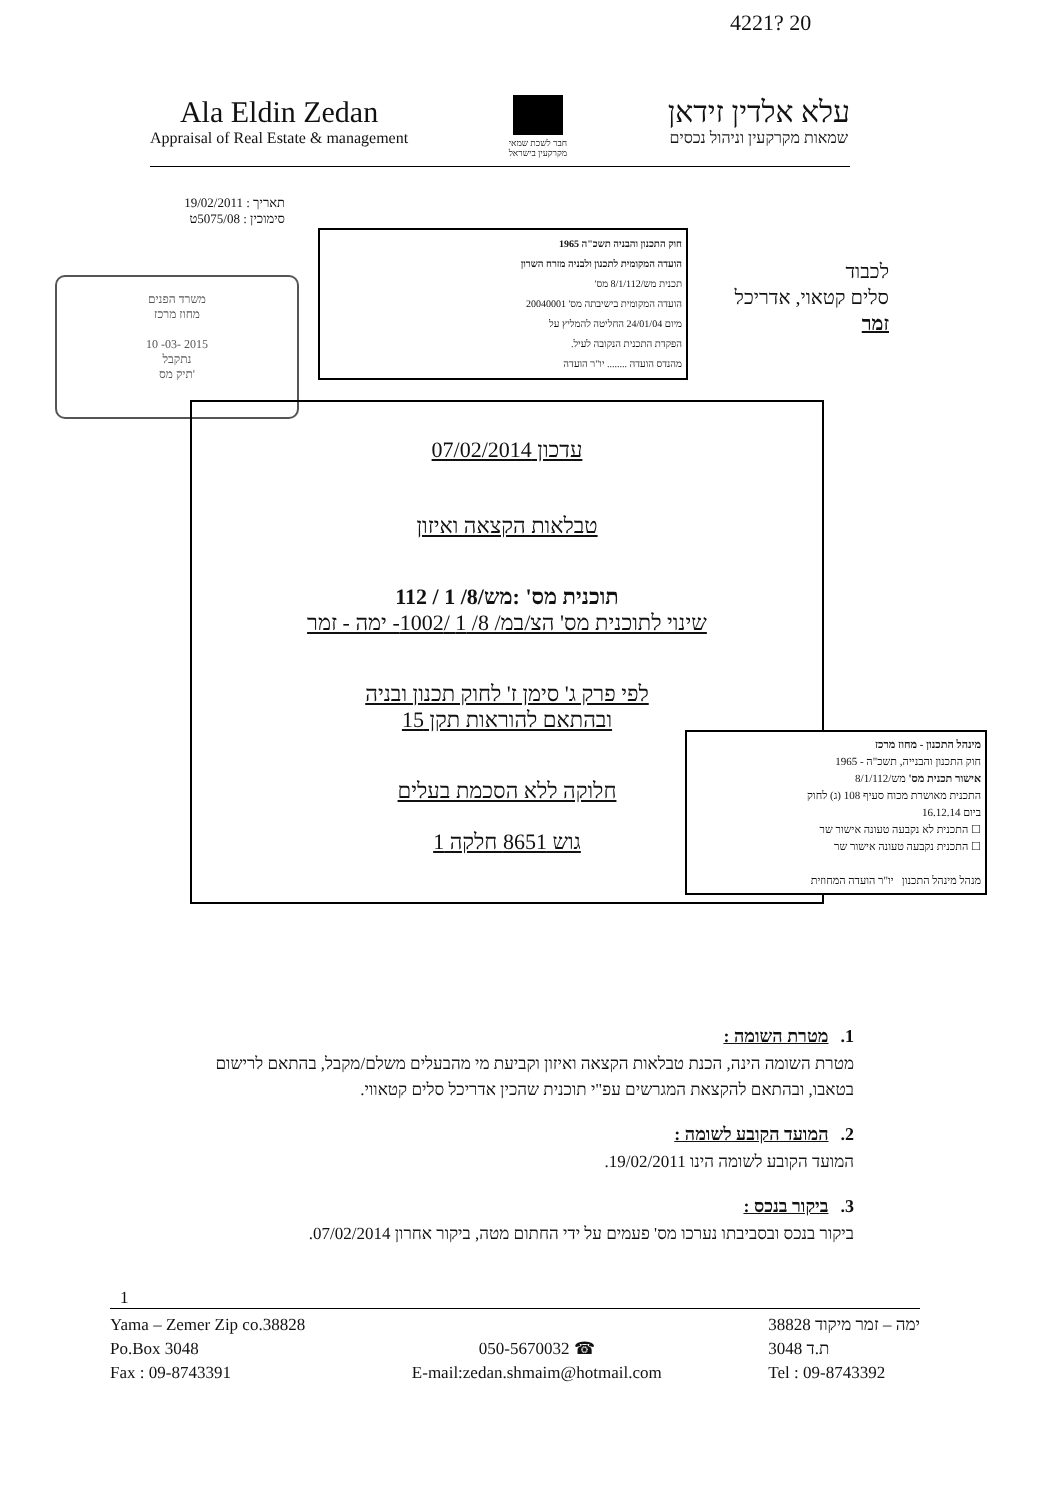4221? 20
Ala Eldin Zedan
Appraisal of Real Estate & management
חבר לשכת שמאי
מקרקעין בישראל
עלא אלדין זידאן
שמאות מקרקעין וניהול נכסים
תאריך : 19/02/2011
סימוכין : 5075/08ט
לכבוד
סלים קטאוי, אדריכל
זמר
חוק התכנון והבניה תשכ"ה 1965
הועדה המקומית לתכנון ולבניה מזרח השרון
תכנית מש/8/1/112 מס'
הועדה המקומית בישיבתה מס' 20040001
מיום 24/01/04 החליטה להמליץ על
הפקדת התכנית הנקובה לעיל.
מהנדס הועדה ........ יו"ר הועדה
משרד הפנים
מחוז מרכז
10 -03- 2015
נתקבל
תיק מס'
עדכון 07/02/2014
טבלאות הקצאה ואיזון
תוכנית מס' :מש/8/ 1 / 112
שינוי לתוכנית מס' הצ/במ/ 8/ 1 /1002- ימה - זמר
לפי פרק ג' סימן ז' לחוק תכנון ובניה
ובהתאם להוראות תקן 15
חלוקה ללא הסכמת בעלים
גוש 8651 חלקה 1
מינהל התכנון - מחוז מרכז
חוק התכנון והבנייה, תשכ"ה - 1965
אישור תכנית מס' מש/8/1/112
התכנית מאושרת מכוח סעיף 108 (ג) לחוק
ביום 16.12.14
☐ התכנית לא נקבעה טעונה אישור שר
☐ התכנית נקבעה טעונה אישור שר
מנהל מינהל התכנון יו"ר הועדה המחוזית
1.מטרת השומה :
מטרת השומה הינה, הכנת טבלאות הקצאה ואיזון וקביעת מי מהבעלים משלם/מקבל, בהתאם לרישום בטאבו, ובהתאם להקצאת המגרשים עפ"י תוכנית שהכין אדריכל סלים קטאווי.
2.המועד הקובע לשומה :
המועד הקובע לשומה הינו 19/02/2011.
3.ביקור בנכס :
ביקור בנכס ובסביבתו נערכו מס' פעמים על ידי החתום מטה, ביקור אחרון 07/02/2014.
1
Yama – Zemer Zip co.38828
Po.Box 3048
Fax : 09-8743391
050-5670032 ☎
E-mail:zedan.shmaim@hotmail.com
ימה – זמר מיקוד 38828
ת.ד 3048
Tel : 09-8743392